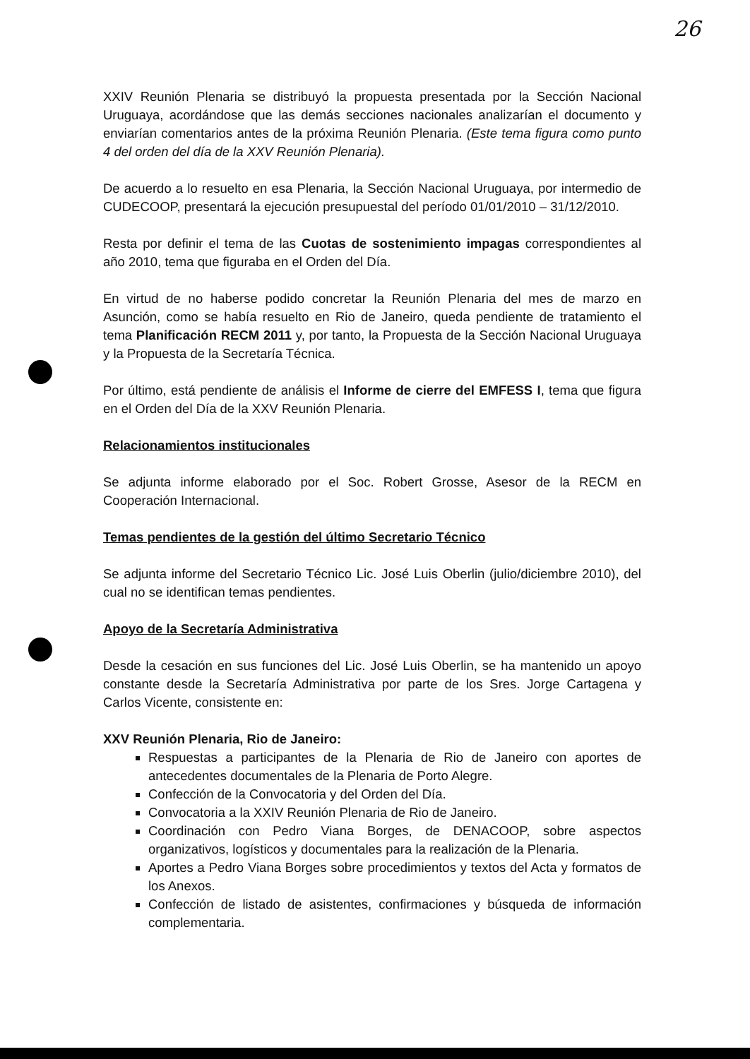26
XXIV Reunión Plenaria se distribuyó la propuesta presentada por la Sección Nacional Uruguaya, acordándose que las demás secciones nacionales analizarían el documento y enviarían comentarios antes de la próxima Reunión Plenaria. (Este tema figura como punto 4 del orden del día de la XXV Reunión Plenaria).
De acuerdo a lo resuelto en esa Plenaria, la Sección Nacional Uruguaya, por intermedio de CUDECOOP, presentará la ejecución presupuestal del período 01/01/2010 – 31/12/2010.
Resta por definir el tema de las Cuotas de sostenimiento impagas correspondientes al año 2010, tema que figuraba en el Orden del Día.
En virtud de no haberse podido concretar la Reunión Plenaria del mes de marzo en Asunción, como se había resuelto en Rio de Janeiro, queda pendiente de tratamiento el tema Planificación RECM 2011 y, por tanto, la Propuesta de la Sección Nacional Uruguaya y la Propuesta de la Secretaría Técnica.
Por último, está pendiente de análisis el Informe de cierre del EMFESS I, tema que figura en el Orden del Día de la XXV Reunión Plenaria.
Relacionamientos institucionales
Se adjunta informe elaborado por el Soc. Robert Grosse, Asesor de la RECM en Cooperación Internacional.
Temas pendientes de la gestión del último Secretario Técnico
Se adjunta informe del Secretario Técnico Lic. José Luis Oberlin (julio/diciembre 2010), del cual no se identifican temas pendientes.
Apoyo de la Secretaría Administrativa
Desde la cesación en sus funciones del Lic. José Luis Oberlin, se ha mantenido un apoyo constante desde la Secretaría Administrativa por parte de los Sres. Jorge Cartagena y Carlos Vicente, consistente en:
XXV Reunión Plenaria, Rio de Janeiro:
Respuestas a participantes de la Plenaria de Rio de Janeiro con aportes de antecedentes documentales de la Plenaria de Porto Alegre.
Confección de la Convocatoria y del Orden del Día.
Convocatoria a la XXIV Reunión Plenaria de Rio de Janeiro.
Coordinación con Pedro Viana Borges, de DENACOOP, sobre aspectos organizativos, logísticos y documentales para la realización de la Plenaria.
Aportes a Pedro Viana Borges sobre procedimientos y textos del Acta y formatos de los Anexos.
Confección de listado de asistentes, confirmaciones y búsqueda de información complementaria.